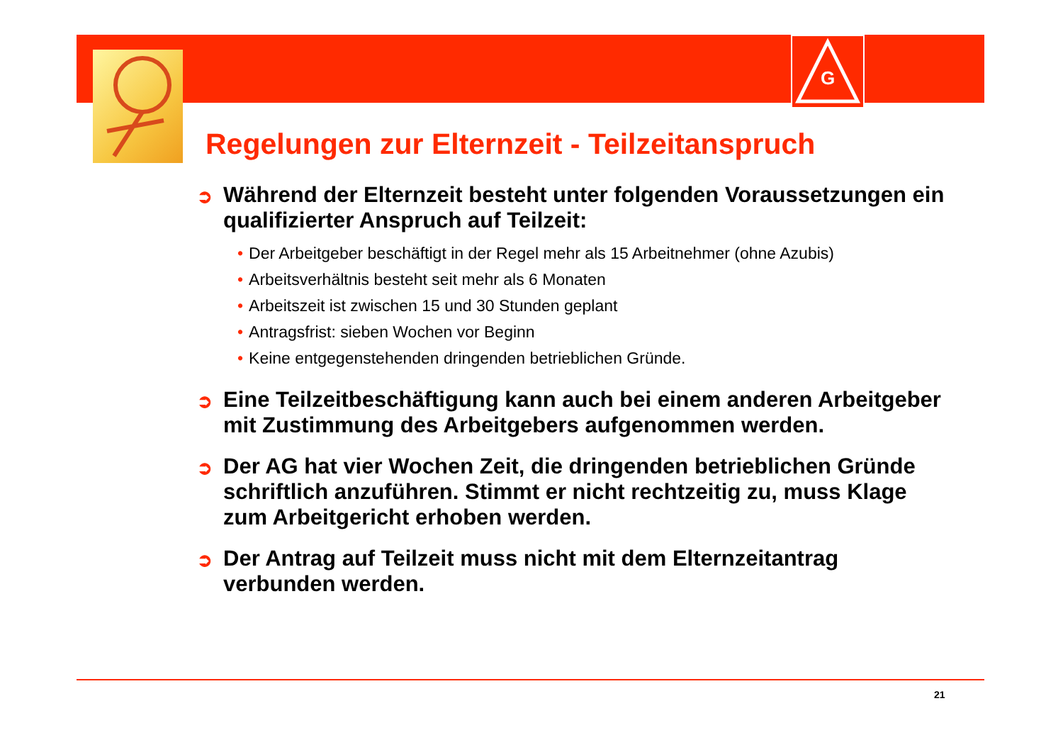G
Regelungen zur Elternzeit - Teilzeitanspruch
➲ Während der Elternzeit besteht unter folgenden Voraussetzungen ein qualifizierter Anspruch auf Teilzeit:
• Der Arbeitgeber beschäftigt in der Regel mehr als 15 Arbeitnehmer (ohne Azubis)
• Arbeitsverhältnis besteht seit mehr als 6 Monaten
• Arbeitszeit ist zwischen 15 und 30 Stunden geplant
• Antragsfrist: sieben Wochen vor Beginn
• Keine entgegenstehenden dringenden betrieblichen Gründe.
➲ Eine Teilzeitbeschäftigung kann auch bei einem anderen Arbeitgeber mit Zustimmung des Arbeitgebers aufgenommen werden.
➲ Der AG hat vier Wochen Zeit, die dringenden betrieblichen Gründe schriftlich anzuführen. Stimmt er nicht rechtzeitig zu, muss Klage zum Arbeitgericht erhoben werden.
➲ Der Antrag auf Teilzeit muss nicht mit dem Elternzeitantrag verbunden werden.
21